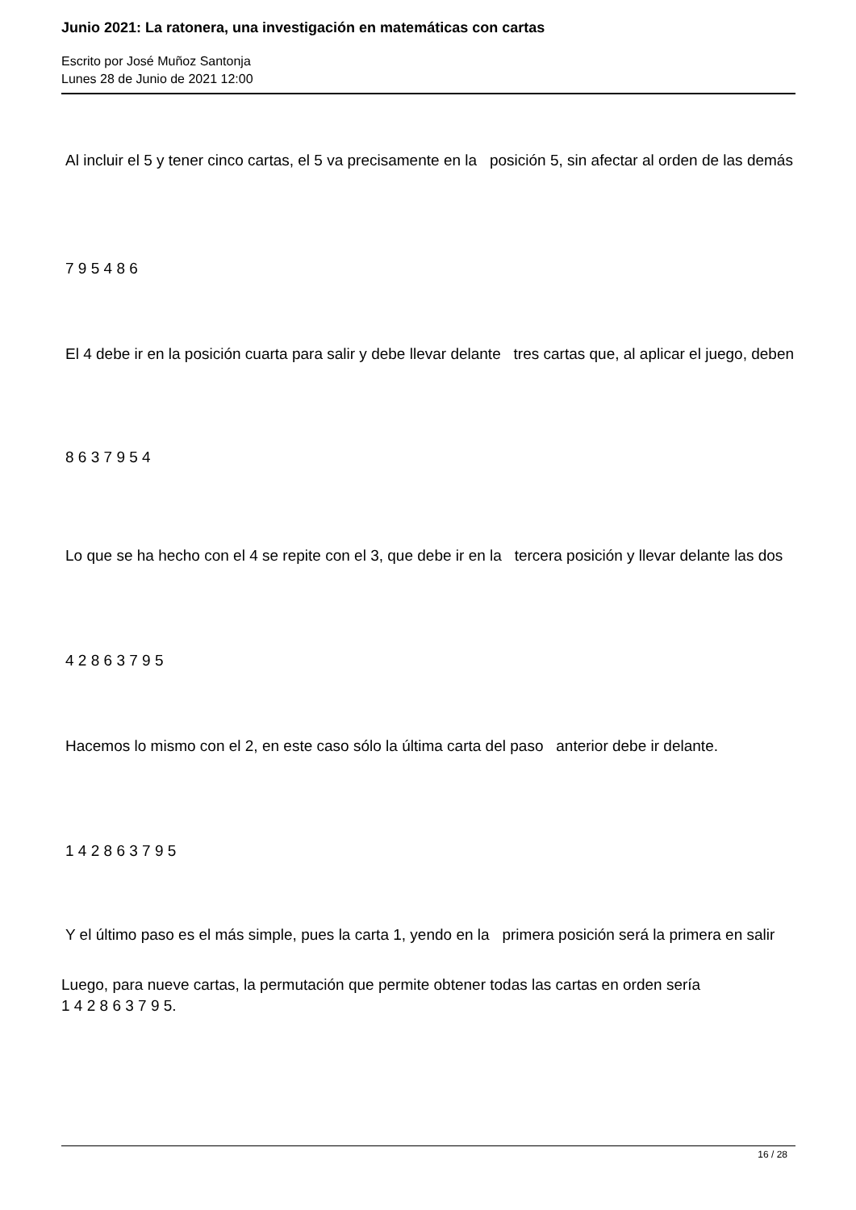Junio 2021: La ratonera, una investigación en matemáticas con cartas
Escrito por José Muñoz Santonja
Lunes 28 de Junio de 2021 12:00
Al incluir el 5 y tener cinco cartas, el 5 va precisamente en la posición 5, sin afectar al orden de las demás
7 9 5 4 8 6
El 4 debe ir en la posición cuarta para salir y debe llevar delante tres cartas que, al aplicar el juego, deben
8 6 3 7 9 5 4
Lo que se ha hecho con el 4 se repite con el 3, que debe ir en la tercera posición y llevar delante las dos
4 2 8 6 3 7 9 5
Hacemos lo mismo con el 2, en este caso sólo la última carta del paso anterior debe ir delante.
1 4 2 8 6 3 7 9 5
Y el último paso es el más simple, pues la carta 1, yendo en la primera posición será la primera en salir
Luego, para nueve cartas, la permutación que permite obtener todas las cartas en orden sería
1 4 2 8 6 3 7 9 5.
16 / 28